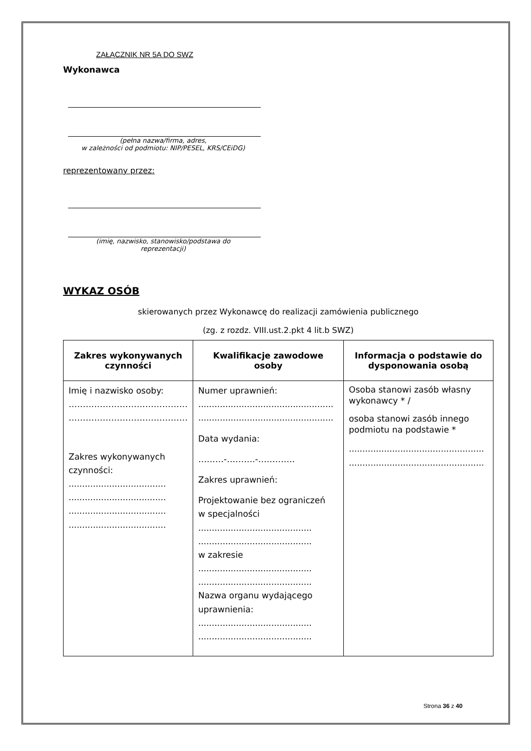ZAŁĄCZNIK NR 5A DO SWZ
Wykonawca
(pełna nazwa/firma, adres,
w zależności od podmiotu: NIP/PESEL, KRS/CEiDG)
reprezentowany przez:
(imię, nazwisko, stanowisko/podstawa do
reprezentacji)
WYKAZ OSÓB
skierowanych przez Wykonawcę do realizacji zamówienia publicznego
(zg. z rozdz. VIII.ust.2.pkt 4 lit.b SWZ)
| Zakres wykonywanych czynności | Kwalifikacje zawodowe osoby | Informacja o podstawie do dysponowania osobą |
| --- | --- | --- |
| Imię i nazwisko osoby: …………………………………… …………………………………… Zakres wykonywanych czynności: .................................... .................................... .................................... .................................... | Numer uprawnień: .................................................. .................................................. Data wydania: ………-……….-…………. Zakres uprawnień: Projektowanie bez ograniczeń w specjalności .......................................... .......................................... w zakresie .......................................... .......................................... Nazwa organu wydającego uprawnienia: .......................................... .......................................... | Osoba stanowi zasób własny wykonawcy * / osoba stanowi zasób innego podmiotu na podstawie * .................................................. .................................................. |
Strona 36 z 40